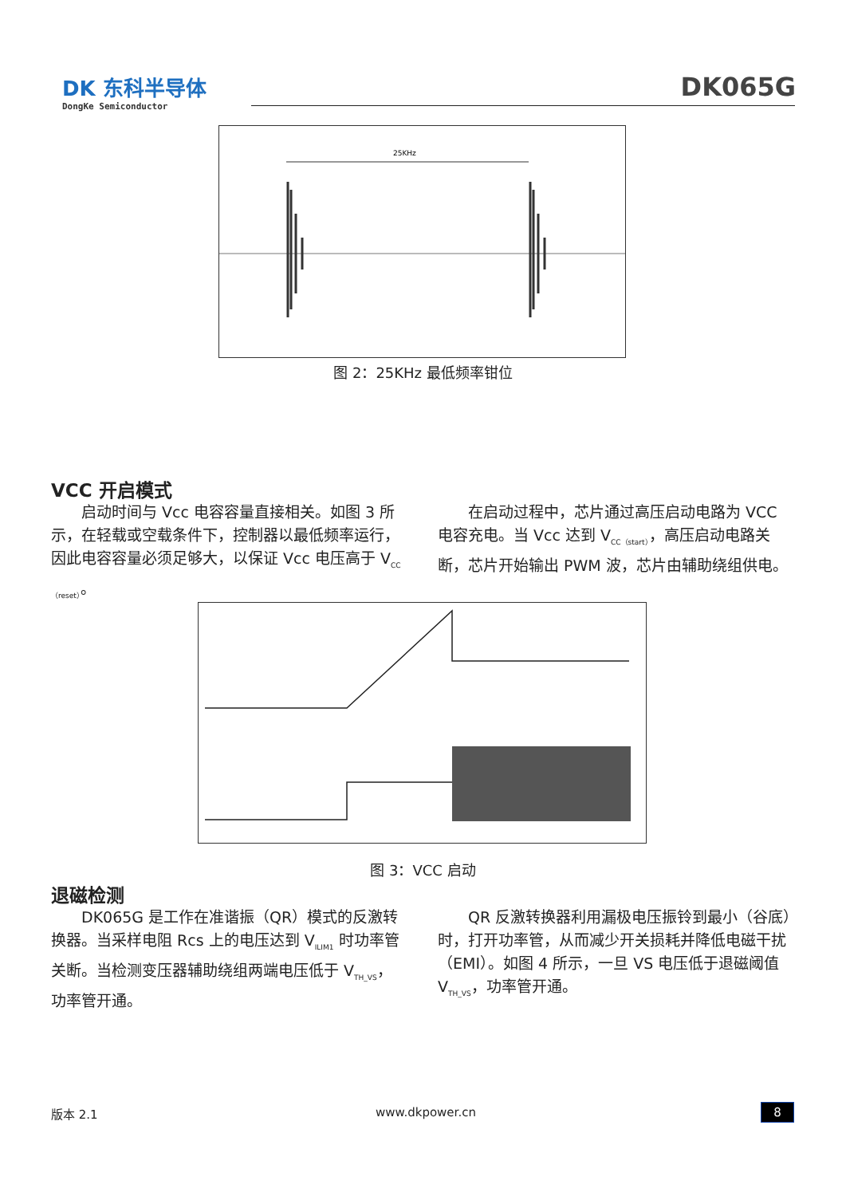DK 东科半导体
DongKe Semiconductor
DK065G
25KHz
图 2：25KHz 最低频率钳位
VCC 开启模式
启动时间与 Vcc 电容容量直接相关。如图 3 所示，在轻载或空载条件下，控制器以最低频率运行，因此电容容量必须足够大，以保证 Vcc 电压高于 V<sub>CC（reset）</sub>。
在启动过程中，芯片通过高压启动电路为 VCC 电容充电。当 Vcc 达到 V<sub>CC（start）</sub>，高压启动电路关断，芯片开始输出 PWM 波，芯片由辅助绕组供电。
图 3：VCC 启动
退磁检测
DK065G 是工作在准谐振（QR）模式的反激转换器。当采样电阻 Rcs 上的电压达到 V<sub>ILIM1</sub> 时功率管关断。当检测变压器辅助绕组两端电压低于 V<sub>TH_VS</sub>，功率管开通。
QR 反激转换器利用漏极电压振铃到最小（谷底）时，打开功率管，从而减少开关损耗并降低电磁干扰（EMI）。如图 4 所示，一旦 VS 电压低于退磁阈值 V<sub>TH_VS</sub>，功率管开通。
版本 2.1 www.dkpower.cn 8